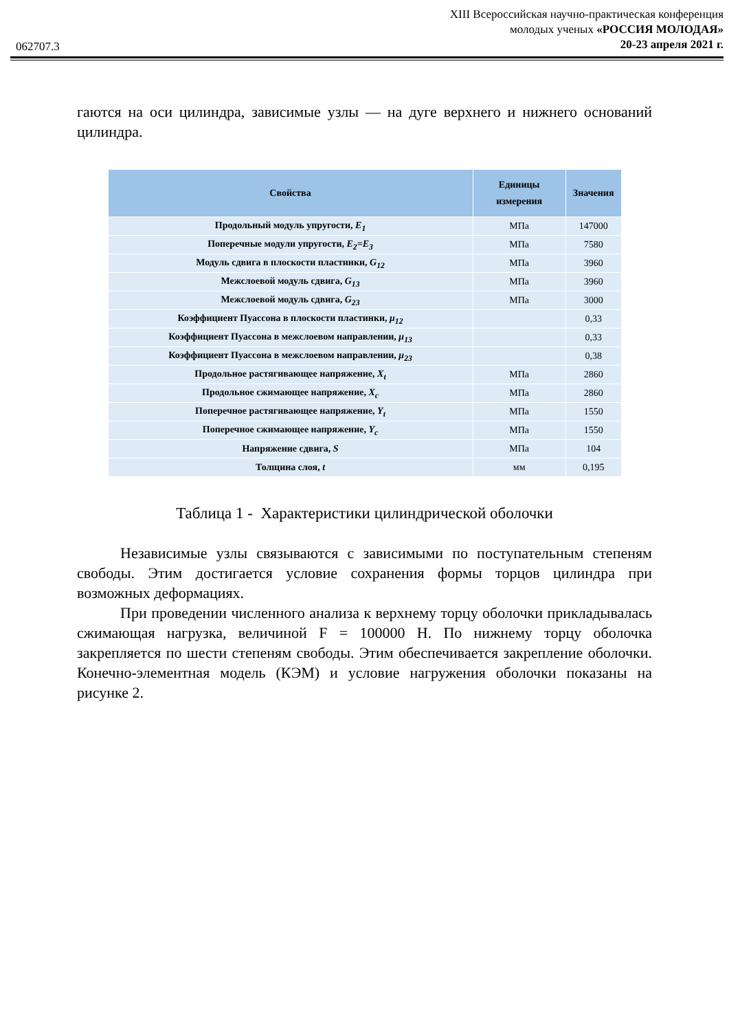XIII Всероссийская научно-практическая конференция
молодых ученых «РОССИЯ МОЛОДАЯ»
20-23 апреля 2021 г.
062707.3
гаются на оси цилиндра, зависимые узлы — на дуге верхнего и нижнего оснований цилиндра.
| Свойства | Единицы измерения | Значения |
| --- | --- | --- |
| Продольный модуль упругости, E<sub>1</sub> | МПа | 147000 |
| Поперечные модули упругости, E<sub>2</sub>=E<sub>3</sub> | МПа | 7580 |
| Модуль сдвига в плоскости пластинки, G<sub>12</sub> | МПа | 3960 |
| Межслоевой модуль сдвига, G<sub>13</sub> | МПа | 3960 |
| Межслоевой модуль сдвига, G<sub>23</sub> | МПа | 3000 |
| Коэффициент Пуассона в плоскости пластинки, μ<sub>12</sub> | | 0,33 |
| Коэффициент Пуассона в межслоевом направлении, μ<sub>13</sub> | | 0,33 |
| Коэффициент Пуассона в межслоевом направлении, μ<sub>23</sub> | | 0,38 |
| Продольное растягивающее напряжение, X<sub>t</sub> | МПа | 2860 |
| Продольное сжимающее напряжение, X<sub>c</sub> | МПа | 2860 |
| Поперечное растягивающее напряжение, Y<sub>t</sub> | МПа | 1550 |
| Поперечное сжимающее напряжение, Y<sub>c</sub> | МПа | 1550 |
| Напряжение сдвига, S | МПа | 104 |
| Толщина слоя, t | мм | 0,195 |
Таблица 1 - Характеристики цилиндрической оболочки
Независимые узлы связываются с зависимыми по поступательным степеням свободы. Этим достигается условие сохранения формы торцов цилиндра при возможных деформациях.
При проведении численного анализа к верхнему торцу оболочки прикладывалась сжимающая нагрузка, величиной F = 100000 Н. По нижнему торцу оболочка закрепляется по шести степеням свободы. Этим обеспечивается закрепление оболочки. Конечно-элементная модель (КЭМ) и условие нагружения оболочки показаны на рисунке 2.